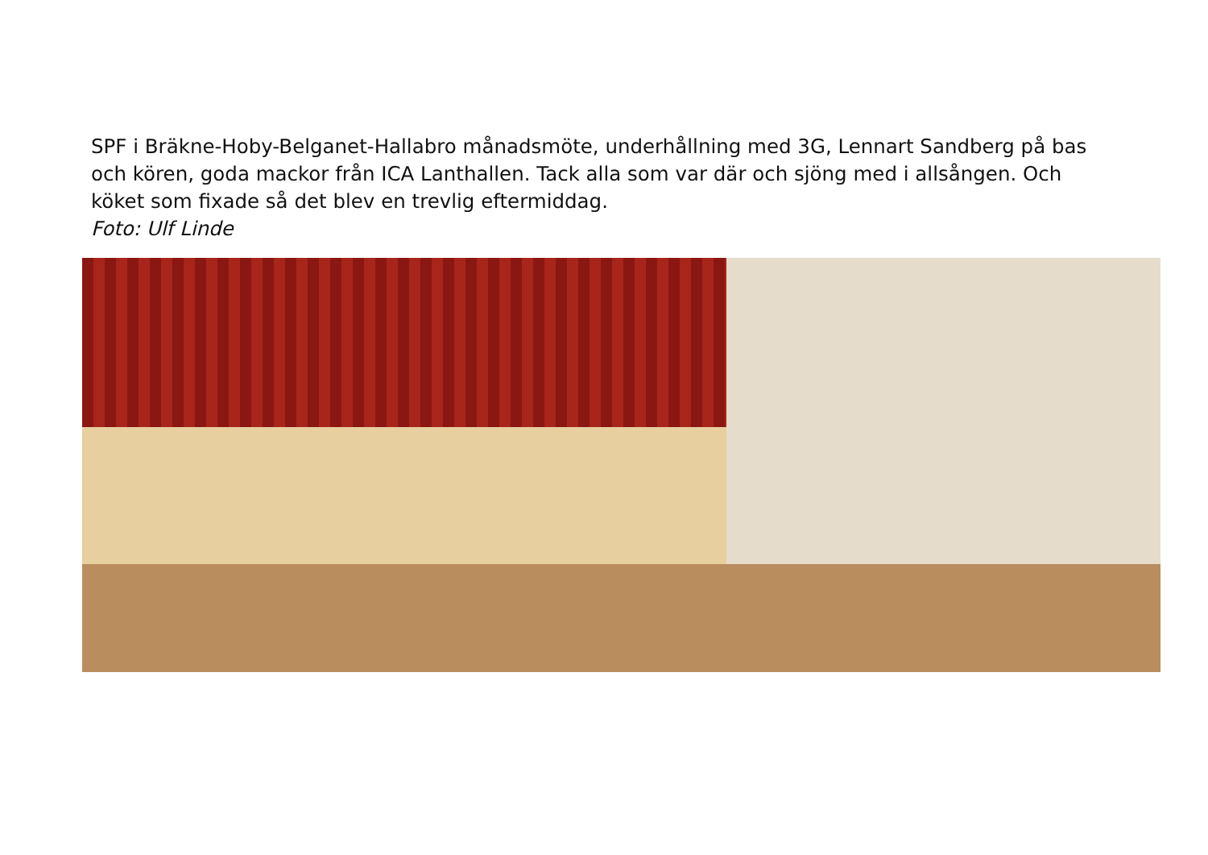SPF i Bräkne-Hoby-Belganet-Hallabro månadsmöte, underhållning med 3G, Lennart Sandberg på bas och kören, goda mackor från ICA Lanthallen. Tack alla som var där och sjöng med i allsången. Och köket som fixade så det blev en trevlig eftermiddag.
Foto: Ulf Linde